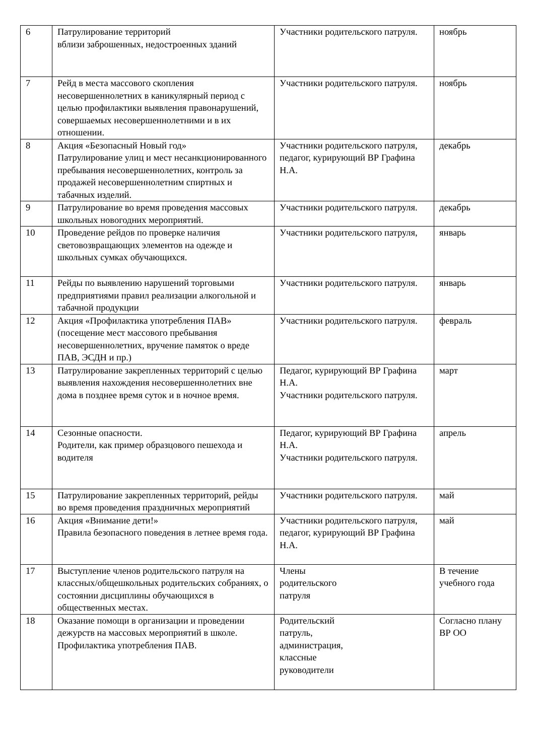| 6 | Патрулирование территорий вблизи заброшенных, недостроенных зданий | Участники родительского патруля. | ноябрь |
| 7 | Рейд в места массового скопления несовершеннолетних в каникулярный период с целью профилактики выявления правонарушений, совершаемых несовершеннолетними и в их отношении. | Участники родительского патруля. | ноябрь |
| 8 | Акция «Безопасный Новый год» Патрулирование улиц и мест несанкционированного пребывания несовершеннолетних, контроль за продажей несовершеннолетним спиртных и табачных изделий. | Участники родительского патруля, педагог, курирующий ВР Графина Н.А. | декабрь |
| 9 | Патрулирование во время проведения массовых школьных новогодних мероприятий. | Участники родительского патруля. | декабрь |
| 10 | Проведение рейдов по проверке наличия световозвращающих элементов на одежде и школьных сумках обучающихся. | Участники родительского патруля, | январь |
| 11 | Рейды по выявлению нарушений торговыми предприятиями правил реализации алкогольной и табачной продукции | Участники родительского патруля. | январь |
| 12 | Акция «Профилактика употребления ПАВ» (посещение мест массового пребывания несовершеннолетних, вручение памяток о вреде ПАВ, ЭСДН и пр.) | Участники родительского патруля. | февраль |
| 13 | Патрулирование закрепленных территорий с целью выявления нахождения несовершеннолетних вне дома в позднее время суток и в ночное время. | Педагог, курирующий ВР Графина Н.А. Участники родительского патруля. | март |
| 14 | Сезонные опасности. Родители, как пример образцового пешехода и водителя | Педагог, курирующий ВР Графина Н.А. Участники родительского патруля. | апрель |
| 15 | Патрулирование закрепленных территорий, рейды во время проведения праздничных мероприятий | Участники родительского патруля. | май |
| 16 | Акция «Внимание дети!» Правила безопасного поведения в летнее время года. | Участники родительского патруля, педагог, курирующий ВР Графина Н.А. | май |
| 17 | Выступление членов родительского патруля на классных/общешкольных родительских собраниях, о состоянии дисциплины обучающихся в общественных местах. | Члены родительского патруля | В течение учебного года |
| 18 | Оказание помощи в организации и проведении дежурств на массовых мероприятий в школе. Профилактика употребления ПАВ. | Родительский патруль, администрация, классные руководители | Согласно плану ВР ОО |